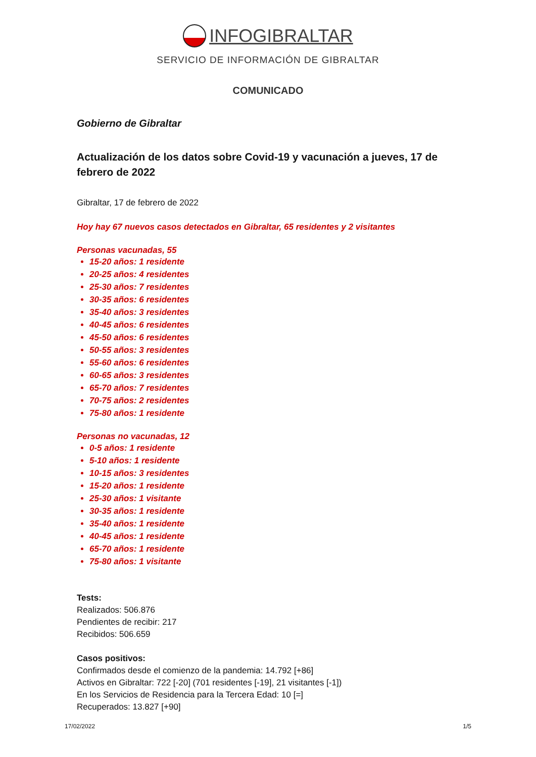INFOGIBRALTAR
SERVICIO DE INFORMACIÓN DE GIBRALTAR
COMUNICADO
Gobierno de Gibraltar
Actualización de los datos sobre Covid-19 y vacunación a jueves, 17 de febrero de 2022
Gibraltar, 17 de febrero de 2022
Hoy hay 67 nuevos casos detectados en Gibraltar, 65 residentes y 2 visitantes
Personas vacunadas, 55
15-20 años: 1 residente
20-25 años: 4 residentes
25-30 años: 7 residentes
30-35 años: 6 residentes
35-40 años: 3 residentes
40-45 años: 6 residentes
45-50 años: 6 residentes
50-55 años: 3 residentes
55-60 años: 6 residentes
60-65 años: 3 residentes
65-70 años: 7 residentes
70-75 años: 2 residentes
75-80 años: 1 residente
Personas no vacunadas, 12
0-5 años: 1 residente
5-10 años: 1 residente
10-15 años: 3 residentes
15-20 años: 1 residente
25-30 años: 1 visitante
30-35 años: 1 residente
35-40 años: 1 residente
40-45 años: 1 residente
65-70 años: 1 residente
75-80 años: 1 visitante
Tests:
Realizados: 506.876
Pendientes de recibir: 217
Recibidos: 506.659
Casos positivos:
Confirmados desde el comienzo de la pandemia: 14.792 [+86]
Activos en Gibraltar: 722 [-20] (701 residentes [-19], 21 visitantes [-1])
En los Servicios de Residencia para la Tercera Edad: 10 [=]
Recuperados: 13.827 [+90]
17/02/2022 1/5